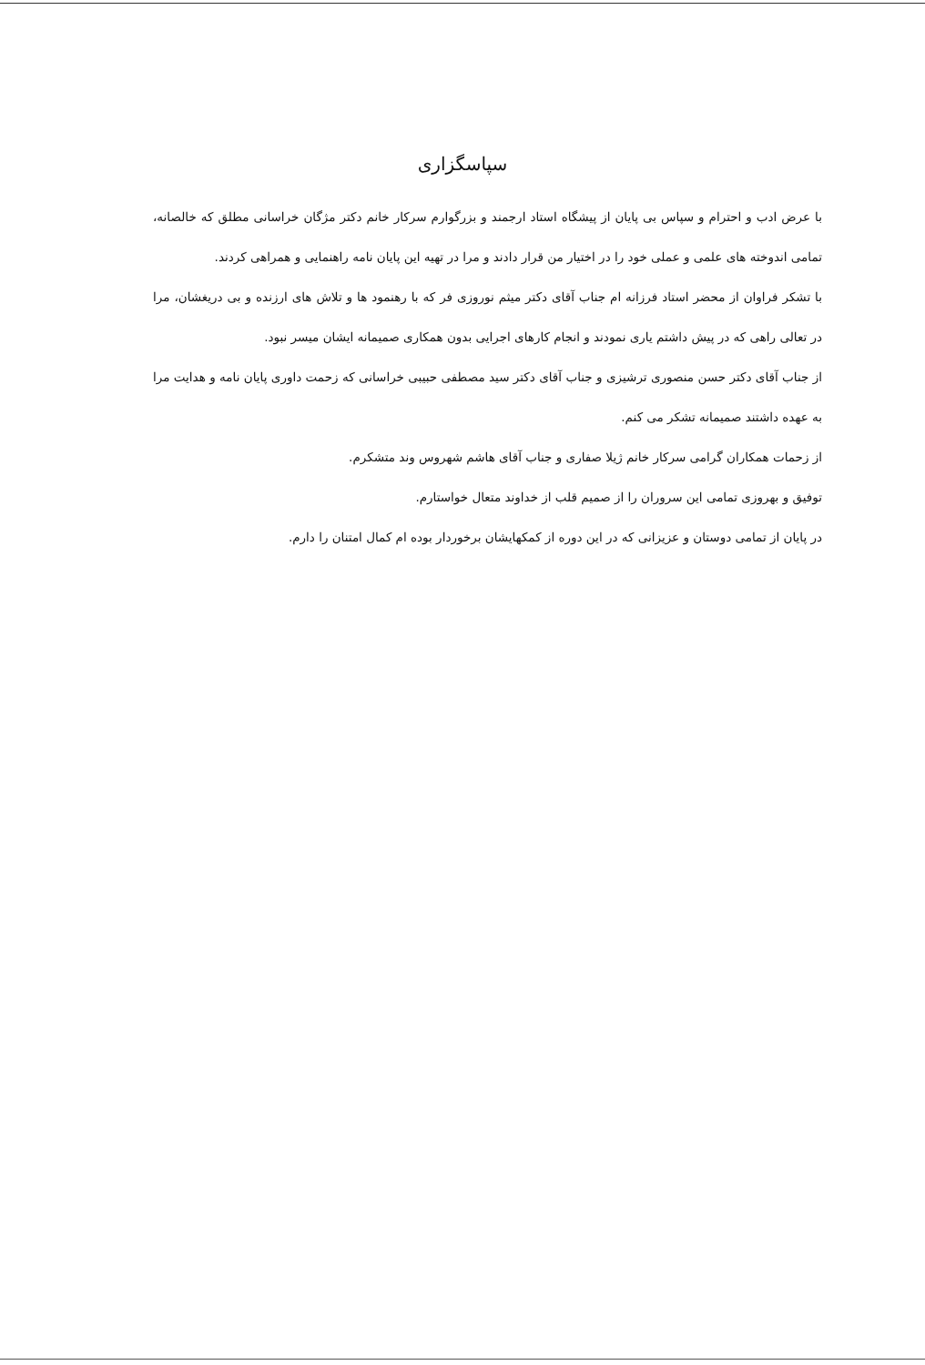سپاسگزاری
با عرض ادب و احترام و سپاس بی پایان از پیشگاه استاد ارجمند و بزرگوارم سرکار خانم دکتر مژگان خراسانی مطلق که خالصانه، تمامی اندوخته های علمی و عملی خود را در اختیار من قرار دادند و مرا در تهیه این پایان نامه راهنمایی و همراهی کردند.
با تشکر فراوان از محضر استاد فرزانه ام جناب آقای دکتر میثم نوروزی فر که با رهنمود ها و تلاش های ارزنده و بی دریغشان، مرا در تعالی راهی که در پیش داشتم یاری نمودند و انجام کارهای اجرایی بدون همکاری صمیمانه ایشان میسر نبود.
از جناب آقای دکتر حسن منصوری ترشیزی و جناب آقای دکتر سید مصطفی حبیبی خراسانی که زحمت داوری پایان نامه و هدایت مرا به عهده داشتند صمیمانه تشکر می کنم.
از زحمات همکاران گرامی سرکار خانم ژیلا صفاری و جناب آقای هاشم شهروس وند متشکرم.
توفیق و بهروزی تمامی این سروران را از صمیم قلب از خداوند متعال خواستارم.
در پایان از تمامی دوستان و عزیزانی که در این دوره از کمکهایشان برخوردار بوده ام کمال امتنان را دارم.